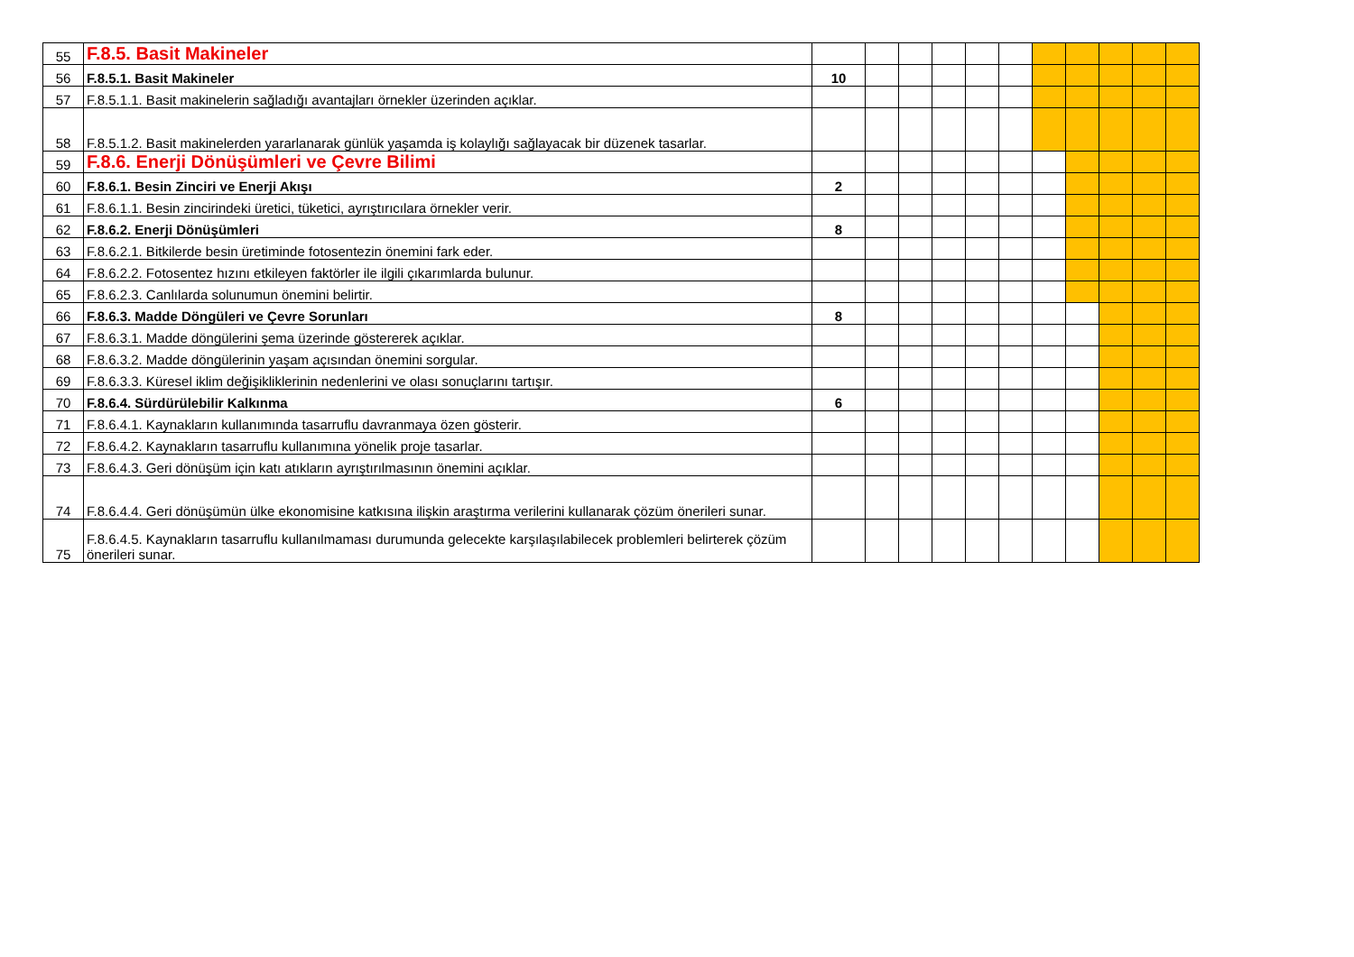| 55 | F.8.5. Basit Makineler | | | | | | | | | | | |
| 56 | F.8.5.1. Basit Makineler | 10 | | | | | | | | | | |
| 57 | F.8.5.1.1. Basit makinelerin sağladığı avantajları örnekler üzerinden açıklar. | | | | | | | | | | | |
| 58 | F.8.5.1.2. Basit makinelerden yararlanarak günlük yaşamda iş kolaylığı sağlayacak bir düzenek tasarlar. | | | | | | | | | | | |
| 59 | F.8.6. Enerji Dönüşümleri ve Çevre Bilimi | | | | | | | | | | | |
| 60 | F.8.6.1. Besin Zinciri ve Enerji Akışı | 2 | | | | | | | | | | |
| 61 | F.8.6.1.1. Besin zincirindeki üretici, tüketici, ayrıştırıcılara örnekler verir. | | | | | | | | | | | |
| 62 | F.8.6.2. Enerji Dönüşümleri | 8 | | | | | | | | | | |
| 63 | F.8.6.2.1. Bitkilerde besin üretiminde fotosentezin önemini fark eder. | | | | | | | | | | | |
| 64 | F.8.6.2.2. Fotosentez hızını etkileyen faktörler ile ilgili çıkarımlarda bulunur. | | | | | | | | | | | |
| 65 | F.8.6.2.3. Canlılarda solunumun önemini belirtir. | | | | | | | | | | | |
| 66 | F.8.6.3. Madde Döngüleri ve Çevre Sorunları | 8 | | | | | | | | | | |
| 67 | F.8.6.3.1. Madde döngülerini şema üzerinde göstererek açıklar. | | | | | | | | | | | |
| 68 | F.8.6.3.2. Madde döngülerinin yaşam açısından önemini sorgular. | | | | | | | | | | | |
| 69 | F.8.6.3.3. Küresel iklim değişikliklerinin nedenlerini ve olası sonuçlarını tartışır. | | | | | | | | | | | |
| 70 | F.8.6.4. Sürdürülebilir Kalkınma | 6 | | | | | | | | | | |
| 71 | F.8.6.4.1. Kaynakların kullanımında tasarruflu davranmaya özen gösterir. | | | | | | | | | | | |
| 72 | F.8.6.4.2. Kaynakların tasarruflu kullanımına yönelik proje tasarlar. | | | | | | | | | | | |
| 73 | F.8.6.4.3. Geri dönüşüm için katı atıkların ayrıştırılmasının önemini açıklar. | | | | | | | | | | | |
| 74 | F.8.6.4.4. Geri dönüşümün ülke ekonomisine katkısına ilişkin araştırma verilerini kullanarak çözüm önerileri sunar. | | | | | | | | | | | |
| 75 | F.8.6.4.5. Kaynakların tasarruflu kullanılmaması durumunda gelecekte karşılaşılabilecek problemleri belirterek çözüm önerileri sunar. | | | | | | | | | | | |